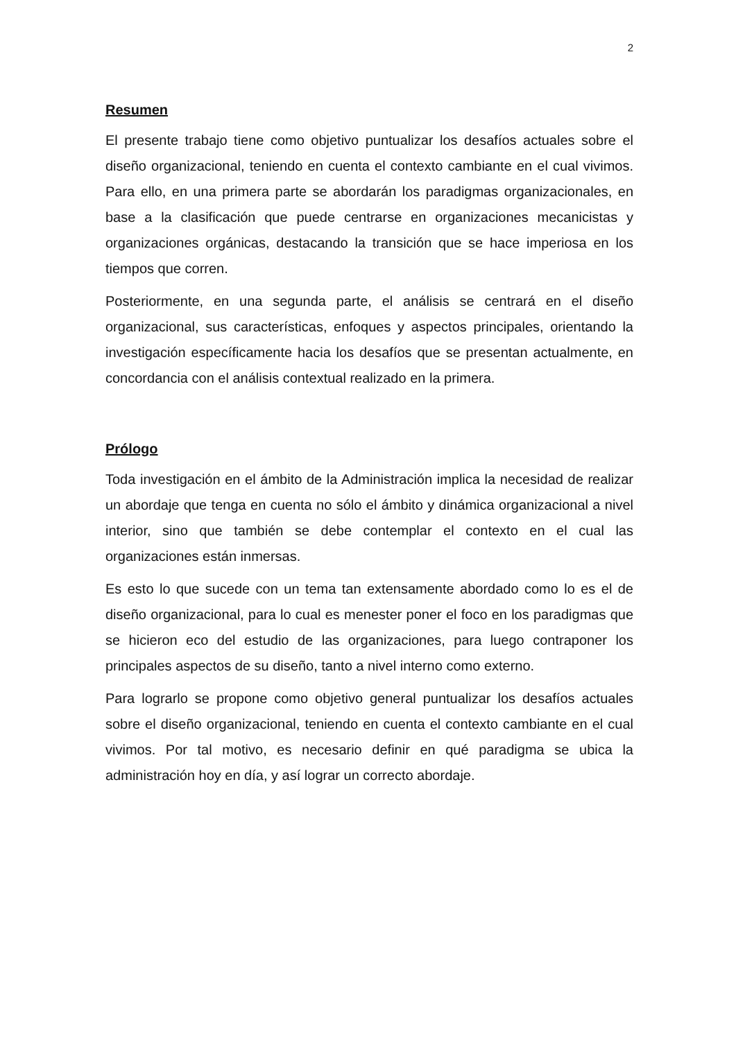2
Resumen
El presente trabajo tiene como objetivo puntualizar los desafíos actuales sobre el diseño organizacional, teniendo en cuenta el contexto cambiante en el cual vivimos. Para ello, en una primera parte se abordarán los paradigmas organizacionales, en base a la clasificación que puede centrarse en organizaciones mecanicistas y organizaciones orgánicas, destacando la transición que se hace imperiosa en los tiempos que corren.
Posteriormente, en una segunda parte, el análisis se centrará en el diseño organizacional, sus características, enfoques y aspectos principales, orientando la investigación específicamente hacia los desafíos que se presentan actualmente, en concordancia con el análisis contextual realizado en la primera.
Prólogo
Toda investigación en el ámbito de la Administración implica la necesidad de realizar un abordaje que tenga en cuenta no sólo el ámbito y dinámica organizacional a nivel interior, sino que también se debe contemplar el contexto en el cual las organizaciones están inmersas.
Es esto lo que sucede con un tema tan extensamente abordado como lo es el de diseño organizacional, para lo cual es menester poner el foco en los paradigmas que se hicieron eco del estudio de las organizaciones, para luego contraponer los principales aspectos de su diseño, tanto a nivel interno como externo.
Para lograrlo se propone como objetivo general puntualizar los desafíos actuales sobre el diseño organizacional, teniendo en cuenta el contexto cambiante en el cual vivimos. Por tal motivo, es necesario definir en qué paradigma se ubica la administración hoy en día, y así lograr un correcto abordaje.